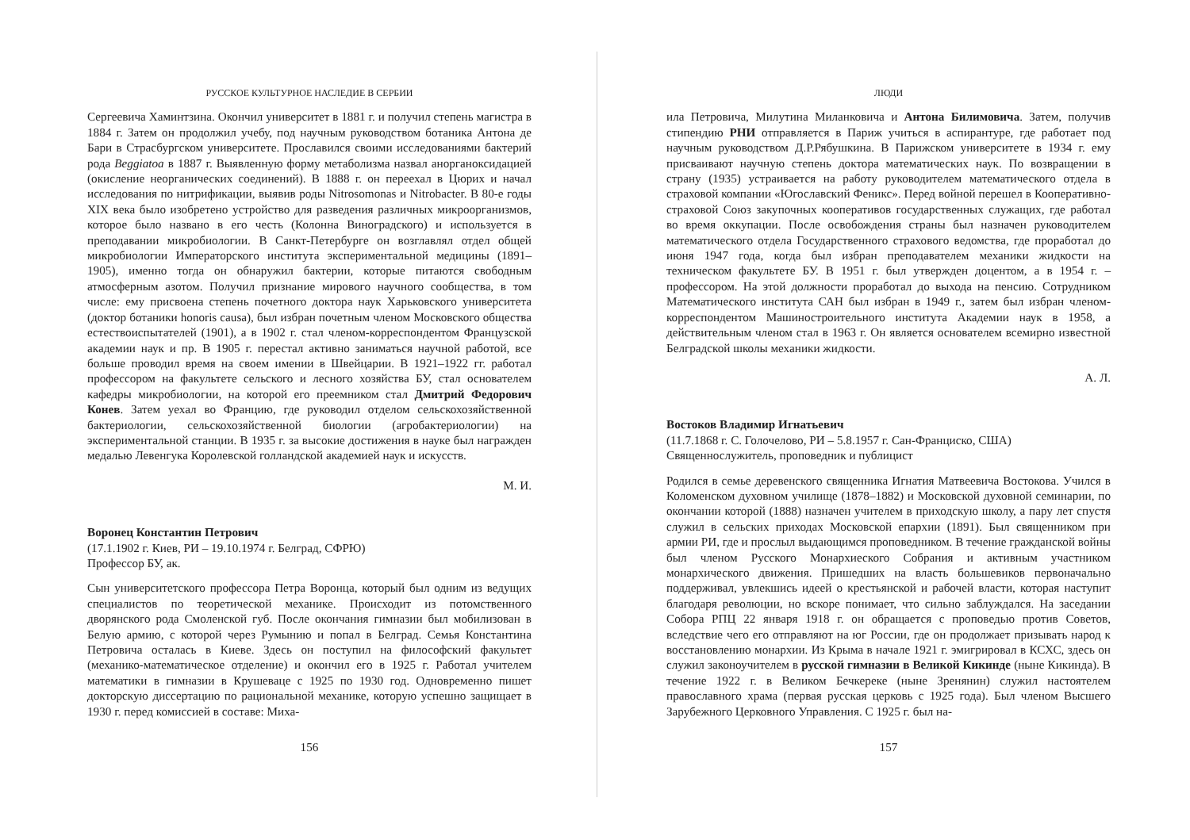РУССКОЕ КУЛЬТУРНОЕ НАСЛЕДИЕ В СЕРБИИ
Сергеевича Хаминтзина. Окончил университет в 1881 г. и получил степень магистра в 1884 г. Затем он продолжил учебу, под научным руководством ботаника Антона де Бари в Страсбургском университете. Прославился своими исследованиями бактерий рода Beggiatoa в 1887 г. Выявленную форму метаболизма назвал анорганоксидацией (окисление неорганических соединений). В 1888 г. он переехал в Цюрих и начал исследования по нитрификации, выявив роды Nitrosomonas и Nitrobacter. В 80-е годы XIX века было изобретено устройство для разведения различных микроорганизмов, которое было названо в его честь (Колонна Виноградского) и используется в преподавании микробиологии. В Санкт-Петербурге он возглавлял отдел общей микробиологии Императорского института экспериментальной медицины (1891–1905), именно тогда он обнаружил бактерии, которые питаются свободным атмосферным азотом. Получил признание мирового научного сообщества, в том числе: ему присвоена степень почетного доктора наук Харьковского университета (доктор ботаники honoris causa), был избран почетным членом Московского общества естествоиспытателей (1901), а в 1902 г. стал членом-корреспондентом Французской академии наук и пр. В 1905 г. перестал активно заниматься научной работой, все больше проводил время на своем имении в Швейцарии. В 1921–1922 гг. работал профессором на факультете сельского и лесного хозяйства БУ, стал основателем кафедры микробиологии, на которой его преемником стал Дмитрий Федорович Конев. Затем уехал во Францию, где руководил отделом сельскохозяйственной бактериологии, сельскохозяйственной биологии (агробактериологии) на экспериментальной станции. В 1935 г. за высокие достижения в науке был награжден медалью Левенгука Королевской голландской академией наук и искусств.
М. И.
Воронец Константин Петрович
(17.1.1902 г. Киев, РИ – 19.10.1974 г. Белград, СФРЮ)
Профессор БУ, ак.
Сын университетского профессора Петра Воронца, который был одним из ведущих специалистов по теоретической механике. Происходит из потомственного дворянского рода Смоленской губ. После окончания гимназии был мобилизован в Белую армию, с которой через Румынию и попал в Белград. Семья Константина Петровича осталась в Киеве. Здесь он поступил на философский факультет (механико-математическое отделение) и окончил его в 1925 г. Работал учителем математики в гимназии в Крушеваце с 1925 по 1930 год. Одновременно пишет докторскую диссертацию по рациональной механике, которую успешно защищает в 1930 г. перед комиссией в составе: Миха-
156
ЛЮДИ
ила Петровича, Милутина Миланковича и Антона Билимовича. Затем, получив стипендию РНИ отправляется в Париж учиться в аспирантуре, где работает под научным руководством Д.Р.Рябушкина. В Парижском университете в 1934 г. ему присваивают научную степень доктора математических наук. По возвращении в страну (1935) устраивается на работу руководителем математического отдела в страховой компании «Югославский Феникс». Перед войной перешел в Кооперативно-страховой Союз закупочных кооперативов государственных служащих, где работал во время оккупации. После освобождения страны был назначен руководителем математического отдела Государственного страхового ведомства, где проработал до июня 1947 года, когда был избран преподавателем механики жидкости на техническом факультете БУ. В 1951 г. был утвержден доцентом, а в 1954 г. – профессором. На этой должности проработал до выхода на пенсию. Сотрудником Математического института САН был избран в 1949 г., затем был избран членом-корреспондентом Машиностроительного института Академии наук в 1958, а действительным членом стал в 1963 г. Он является основателем всемирно известной Белградской школы механики жидкости.
А. Л.
Востоков Владимир Игнатьевич
(11.7.1868 г. С. Голочелово, РИ – 5.8.1957 г. Сан-Франциско, США)
Священнослужитель, проповедник и публицист
Родился в семье деревенского священника Игнатия Матвеевича Востокова. Учился в Коломенском духовном училище (1878–1882) и Московской духовной семинарии, по окончании которой (1888) назначен учителем в приходскую школу, а пару лет спустя служил в сельских приходах Московской епархии (1891). Был священником при армии РИ, где и прослыл выдающимся проповедником. В течение гражданской войны был членом Русского Монархиеского Собрания и активным участником монархического движения. Пришедших на власть большевиков первоначально поддерживал, увлекшись идеей о крестьянской и рабочей власти, которая наступит благодаря революции, но вскоре понимает, что сильно заблуждался. На заседании Собора РПЦ 22 января 1918 г. он обращается с проповедью против Советов, вследствие чего его отправляют на юг России, где он продолжает призывать народ к восстановлению монархии. Из Крыма в начале 1921 г. эмигрировал в КСХС, здесь он служил законоучителем в русской гимназии в Великой Кикинде (ныне Кикинда). В течение 1922 г. в Великом Бечкереке (ныне Зренянин) служил настоятелем православного храма (первая русская церковь с 1925 года). Был членом Высшего Зарубежного Церковного Управления. С 1925 г. был на-
157